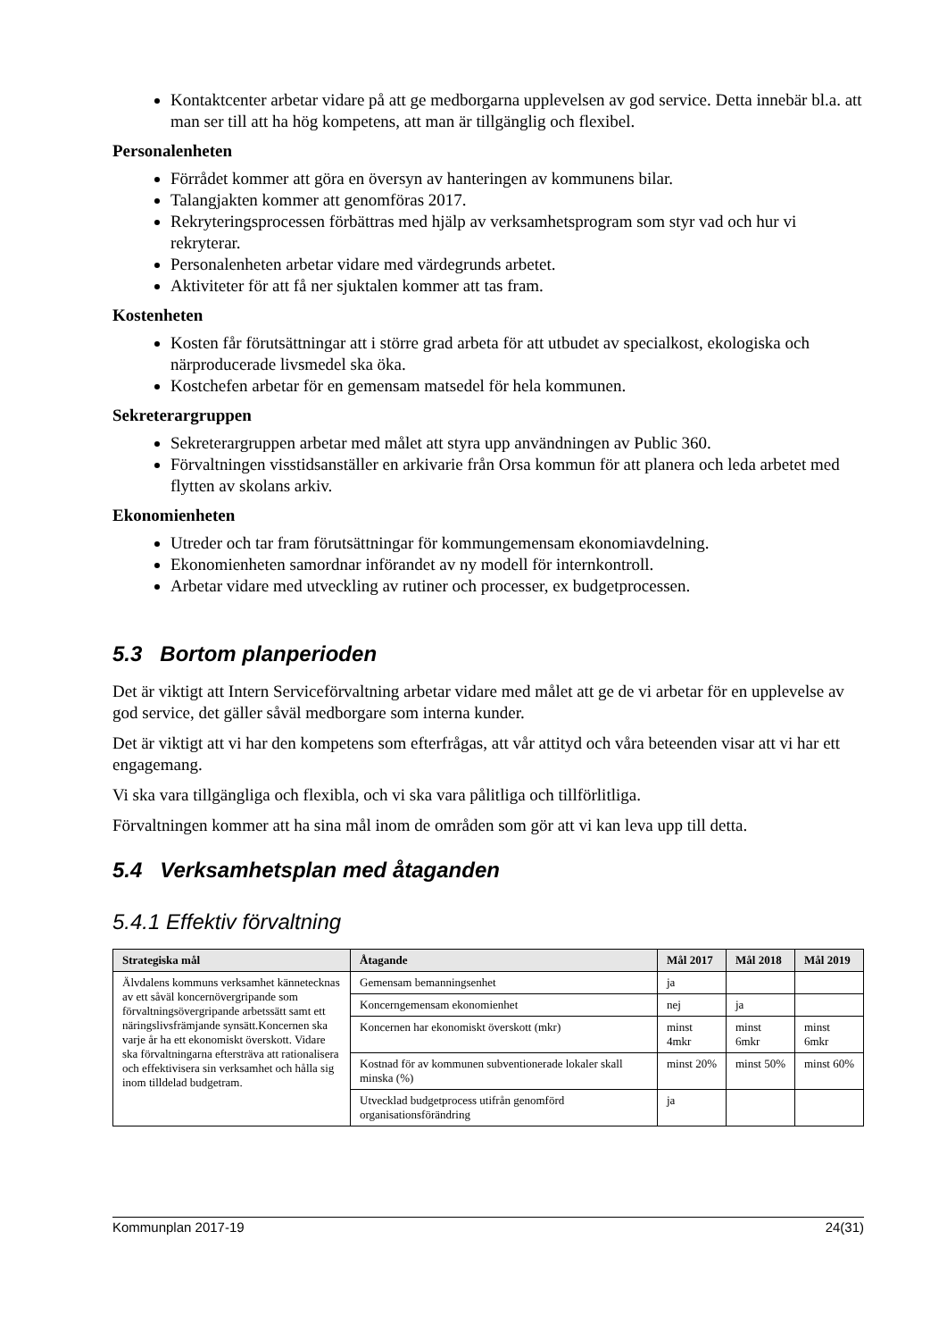Kontaktcenter arbetar vidare på att ge medborgarna upplevelsen av god service. Detta innebär bl.a. att man ser till att ha hög kompetens, att man är tillgänglig och flexibel.
Personalenheten
Förrådet kommer att göra en översyn av hanteringen av kommunens bilar.
Talangjakten kommer att genomföras 2017.
Rekryteringsprocessen förbättras med hjälp av verksamhetsprogram som styr vad och hur vi rekryterar.
Personalenheten arbetar vidare med värdegrunds arbetet.
Aktiviteter för att få ner sjuktalen kommer att tas fram.
Kostenheten
Kosten får förutsättningar att i större grad arbeta för att utbudet av specialkost, ekologiska och närproducerade livsmedel ska öka.
Kostchefen arbetar för en gemensam matsedel för hela kommunen.
Sekreterargruppen
Sekreterargruppen arbetar med målet att styra upp användningen av Public 360.
Förvaltningen visstidsanställer en arkivarie från Orsa kommun för att planera och leda arbetet med flytten av skolans arkiv.
Ekonomienheten
Utreder och tar fram förutsättningar för kommungemensam ekonomiavdelning.
Ekonomienheten samordnar införandet av ny modell för internkontroll.
Arbetar vidare med utveckling av rutiner och processer, ex budgetprocessen.
5.3 Bortom planperioden
Det är viktigt att Intern Serviceförvaltning arbetar vidare med målet att ge de vi arbetar för en upplevelse av god service, det gäller såväl medborgare som interna kunder.
Det är viktigt att vi har den kompetens som efterfrågas, att vår attityd och våra beteenden visar att vi har ett engagemang.
Vi ska vara tillgängliga och flexibla, och vi ska vara pålitliga och tillförlitliga.
Förvaltningen kommer att ha sina mål inom de områden som gör att vi kan leva upp till detta.
5.4 Verksamhetsplan med åtaganden
5.4.1 Effektiv förvaltning
| Strategiska mål | Åtagande | Mål 2017 | Mål 2018 | Mål 2019 |
| --- | --- | --- | --- | --- |
| Älvdalens kommuns verksamhet kännetecknas av ett såväl koncernövergripande som förvaltningsövergripande arbetssätt samt ett näringslivsfrämjande synsätt.Koncernen ska varje år ha ett ekonomiskt överskott. Vidare ska förvaltningarna eftersträva att rationalisera och effektivisera sin verksamhet och hålla sig inom tilldelad budgetram. | Gemensam bemanningsenhet | ja | | |
| | Koncerngemensam ekonomienhet | nej | ja | |
| | Koncernen har ekonomiskt överskott (mkr) | minst 4mkr | minst 6mkr | minst 6mkr |
| | Kostnad för av kommunen subventionerade lokaler skall minska (%) | minst 20% | minst 50% | minst 60% |
| | Utvecklad budgetprocess utifrån genomförd organisationsförändring | ja | | |
Kommunplan 2017-19 24(31)